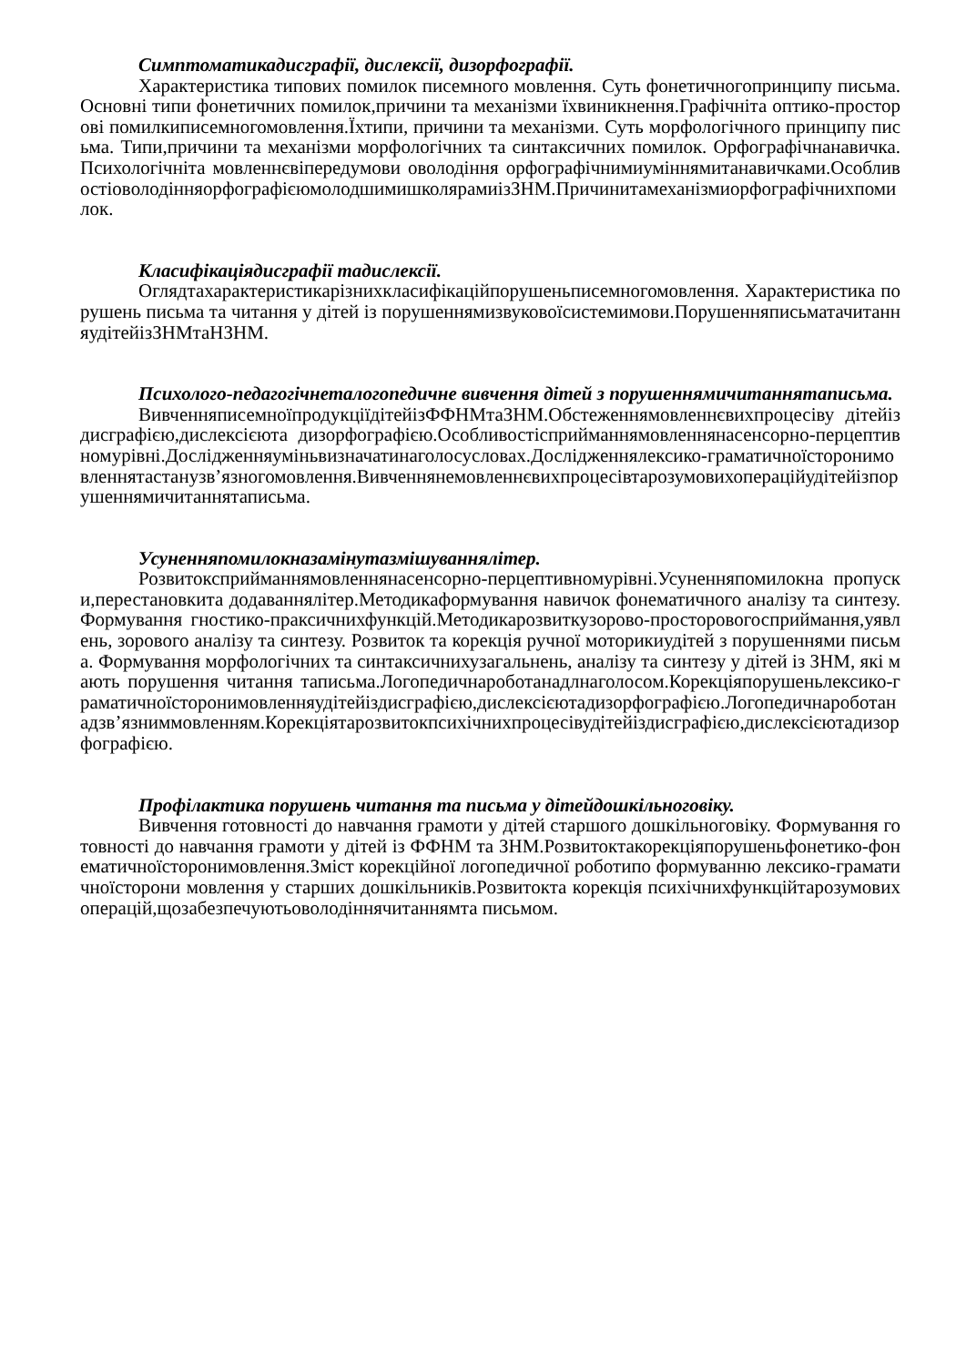Симптоматикадисграфії, дислексії, дизорфографії.
Характеристика типових помилок писемного мовлення. Суть фонетичногопринципу письма. Основні типи фонетичних помилок,причини та механізми їхвиникнення.Графічніта оптико-просторові помилкиписемногомовлення.Їхтипи, причини та механізми. Суть морфологічного принципу письма. Типи,причини та механізми морфологічних та синтаксичних помилок. Орфографічнанавичка. Психологічніта мовленнєвіпередумови оволодіння орфографічнимиуміннямитанавичками.ОсобливостіоволодінняорфографієюмолодшимишколярамиізЗНМ.Причинитамеханізмиорфографічнихпомилок.
Класифікаціядисграфії тадислексії.
Оглядтахарактеристикарізнихкласифікаційпорушеньписемногомовлення. Характеристика порушень письма та читання у дітей із порушеннямизвуковоїсистемимови.ПорушенняписьматачитанняудітейізЗНМтаНЗНМ.
Психолого-педагогічнеталогопедичне вивчення дітей з порушеннямичитаннятаписьма.
ВивченняписемноїпродукціїдітейізФФНМтаЗНМ.Обстеженнямовленнєвихпроцесіву дітейіз дисграфією,дислексієюта дизорфографією.Особливостісприйманнямовленнянасенсорно-перцептивномурівні.Дослідженняуміньвизначатинаголосусловах.Дослідженнялексико-граматичноїсторонимовленнятастанузв’язногомовлення.Вивченнянемовленнєвихпроцесівтарозумовихопераційудітейізпорушеннямичитаннятаписьма.
Усуненняпомилокназамінутазмішуваннялітер.
Розвитоксприйманнямовленнянасенсорно-перцептивномурівні.Усуненняпомилокна пропуски,перестановкита додаваннялітер.Методикаформування навичок фонематичного аналізу та синтезу. Формування гностико-праксичнихфункцій.Методикарозвиткузорово-просторовогосприймання,уявлень, зорового аналізу та синтезу. Розвиток та корекція ручної моторикиудітей з порушеннями письма. Формування морфологічних та синтаксичнихузагальнень, аналізу та синтезу у дітей із ЗНМ, які мають порушення читання таписьма.Логопедичнароботанадлнаголосом.Корекціяпорушеньлексико-граматичноїсторонимовленняудітейіздисграфією,дислексієютадизорфографією.Логопедичнароботанадзв’язниммовленням.Корекціятарозвитокпсихічнихпроцесівудітейіздисграфією,дислексієютадизорфографією.
Профілактика порушень читання та письма у дітейдошкільноговіку.
Вивчення готовності до навчання грамоти у дітей старшого дошкільноговіку. Формування готовності до навчання грамоти у дітей із ФФНМ та ЗНМ.Розвитоктакорекціяпорушеньфонетико-фонематичноїсторонимовлення.Зміст корекційної логопедичної роботипо формуванню лексико-граматичноїсторони мовлення у старших дошкільників.Розвитокта корекція психічнихфункційтарозумовихоперацій,щозабезпечуютьоволодіннячитаннямта письмом.